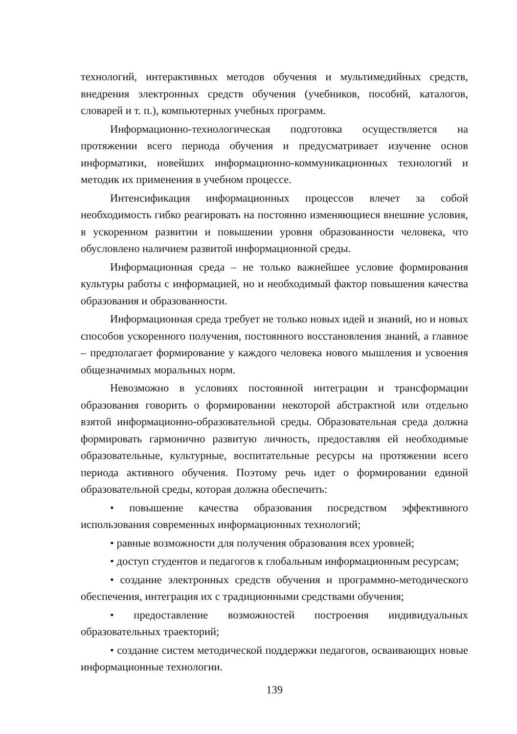технологий, интерактивных методов обучения и мультимедийных средств, внедрения электронных средств обучения (учебников, пособий, каталогов, словарей и т. п.), компьютерных учебных программ.
Информационно-технологическая подготовка осуществляется на протяжении всего периода обучения и предусматривает изучение основ информатики, новейших информационно-коммуникационных технологий и методик их применения в учебном процессе.
Интенсификация информационных процессов влечет за собой необходимость гибко реагировать на постоянно изменяющиеся внешние условия, в ускоренном развитии и повышении уровня образованности человека, что обусловлено наличием развитой информационной среды.
Информационная среда – не только важнейшее условие формирования культуры работы с информацией, но и необходимый фактор повышения качества образования и образованности.
Информационная среда требует не только новых идей и знаний, но и новых способов ускоренного получения, постоянного восстановления знаний, а главное – предполагает формирование у каждого человека нового мышления и усвоения общезначимых моральных норм.
Невозможно в условиях постоянной интеграции и трансформации образования говорить о формировании некоторой абстрактной или отдельно взятой информационно-образовательной среды. Образовательная среда должна формировать гармонично развитую личность, предоставляя ей необходимые образовательные, культурные, воспитательные ресурсы на протяжении всего периода активного обучения. Поэтому речь идет о формировании единой образовательной среды, которая должна обеспечить:
• повышение качества образования посредством эффективного использования современных информационных технологий;
• равные возможности для получения образования всех уровней;
• доступ студентов и педагогов к глобальным информационным ресурсам;
• создание электронных средств обучения и программно-методического обеспечения, интеграция их с традиционными средствами обучения;
• предоставление возможностей построения индивидуальных образовательных траекторий;
• создание систем методической поддержки педагогов, осваивающих новые информационные технологии.
139